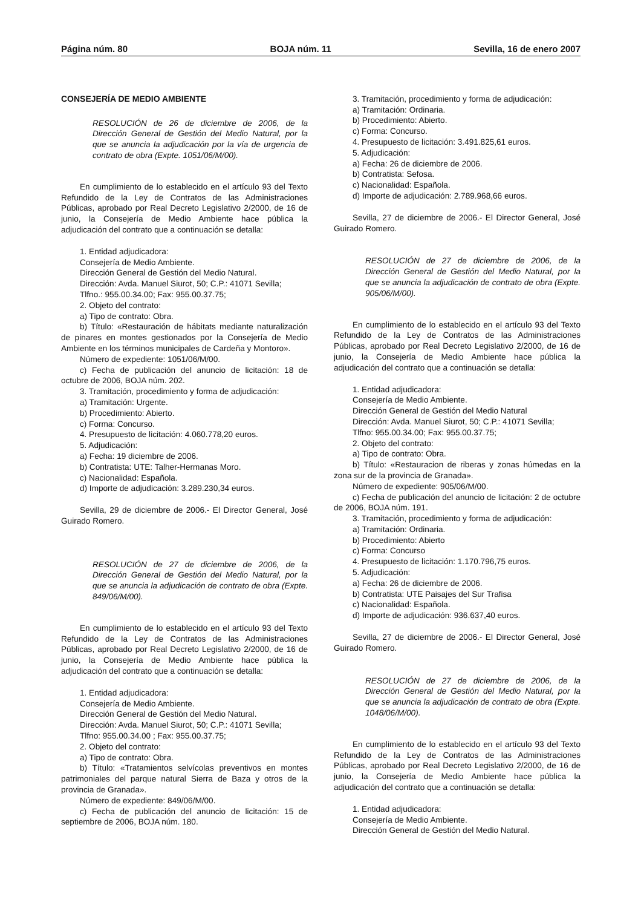Página núm. 80 BOJA núm. 11 Sevilla, 16 de enero 2007
CONSEJERÍA DE MEDIO AMBIENTE
RESOLUCIÓN de 26 de diciembre de 2006, de la Dirección General de Gestión del Medio Natural, por la que se anuncia la adjudicación por la vía de urgencia de contrato de obra (Expte. 1051/06/M/00).
En cumplimiento de lo establecido en el artículo 93 del Texto Refundido de la Ley de Contratos de las Administraciones Públicas, aprobado por Real Decreto Legislativo 2/2000, de 16 de junio, la Consejería de Medio Ambiente hace pública la adjudicación del contrato que a continuación se detalla:
1. Entidad adjudicadora:
Consejería de Medio Ambiente.
Dirección General de Gestión del Medio Natural.
Dirección: Avda. Manuel Siurot, 50; C.P.: 41071 Sevilla;
Tlfno.: 955.00.34.00; Fax: 955.00.37.75;
2. Objeto del contrato:
a) Tipo de contrato: Obra.
b) Título: «Restauración de hábitats mediante naturalización de pinares en montes gestionados por la Consejería de Medio Ambiente en los términos municipales de Cardeña y Montoro».
Número de expediente: 1051/06/M/00.
c) Fecha de publicación del anuncio de licitación: 18 de octubre de 2006, BOJA núm. 202.
3. Tramitación, procedimiento y forma de adjudicación:
a) Tramitación: Urgente.
b) Procedimiento: Abierto.
c) Forma: Concurso.
4. Presupuesto de licitación: 4.060.778,20 euros.
5. Adjudicación:
a) Fecha: 19 diciembre de 2006.
b) Contratista: UTE: Talher-Hermanas Moro.
c) Nacionalidad: Española.
d) Importe de adjudicación: 3.289.230,34 euros.
Sevilla, 29 de diciembre de 2006.- El Director General, José Guirado Romero.
RESOLUCIÓN de 27 de diciembre de 2006, de la Dirección General de Gestión del Medio Natural, por la que se anuncia la adjudicación de contrato de obra (Expte. 849/06/M/00).
En cumplimiento de lo establecido en el artículo 93 del Texto Refundido de la Ley de Contratos de las Administraciones Públicas, aprobado por Real Decreto Legislativo 2/2000, de 16 de junio, la Consejería de Medio Ambiente hace pública la adjudicación del contrato que a continuación se detalla:
1. Entidad adjudicadora:
Consejería de Medio Ambiente.
Dirección General de Gestión del Medio Natural.
Dirección: Avda. Manuel Siurot, 50; C.P.: 41071 Sevilla;
Tlfno: 955.00.34.00 ; Fax: 955.00.37.75;
2. Objeto del contrato:
a) Tipo de contrato: Obra.
b) Título: «Tratamientos selvícolas preventivos en montes patrimoniales del parque natural Sierra de Baza y otros de la provincia de Granada».
Número de expediente: 849/06/M/00.
c) Fecha de publicación del anuncio de licitación: 15 de septiembre de 2006, BOJA núm. 180.
3. Tramitación, procedimiento y forma de adjudicación:
a) Tramitación: Ordinaria.
b) Procedimiento: Abierto.
c) Forma: Concurso.
4. Presupuesto de licitación: 3.491.825,61 euros.
5. Adjudicación:
a) Fecha: 26 de diciembre de 2006.
b) Contratista: Sefosa.
c) Nacionalidad: Española.
d) Importe de adjudicación: 2.789.968,66 euros.
Sevilla, 27 de diciembre de 2006.- El Director General, José Guirado Romero.
RESOLUCIÓN de 27 de diciembre de 2006, de la Dirección General de Gestión del Medio Natural, por la que se anuncia la adjudicación de contrato de obra (Expte. 905/06/M/00).
En cumplimiento de lo establecido en el artículo 93 del Texto Refundido de la Ley de Contratos de las Administraciones Públicas, aprobado por Real Decreto Legislativo 2/2000, de 16 de junio, la Consejería de Medio Ambiente hace pública la adjudicación del contrato que a continuación se detalla:
1. Entidad adjudicadora:
Consejería de Medio Ambiente.
Dirección General de Gestión del Medio Natural
Dirección: Avda. Manuel Siurot, 50; C.P.: 41071 Sevilla;
Tlfno: 955.00.34.00; Fax: 955.00.37.75;
2. Objeto del contrato:
a) Tipo de contrato: Obra.
b) Título: «Restauracion de riberas y zonas húmedas en la zona sur de la provincia de Granada».
Número de expediente: 905/06/M/00.
c) Fecha de publicación del anuncio de licitación: 2 de octubre de 2006, BOJA núm. 191.
3. Tramitación, procedimiento y forma de adjudicación:
a) Tramitación: Ordinaria.
b) Procedimiento: Abierto
c) Forma: Concurso
4. Presupuesto de licitación: 1.170.796,75 euros.
5. Adjudicación:
a) Fecha: 26 de diciembre de 2006.
b) Contratista: UTE Paisajes del Sur Trafisa
c) Nacionalidad: Española.
d) Importe de adjudicación: 936.637,40 euros.
Sevilla, 27 de diciembre de 2006.- El Director General, José Guirado Romero.
RESOLUCIÓN de 27 de diciembre de 2006, de la Dirección General de Gestión del Medio Natural, por la que se anuncia la adjudicación de contrato de obra (Expte. 1048/06/M/00).
En cumplimiento de lo establecido en el artículo 93 del Texto Refundido de la Ley de Contratos de las Administraciones Públicas, aprobado por Real Decreto Legislativo 2/2000, de 16 de junio, la Consejería de Medio Ambiente hace pública la adjudicación del contrato que a continuación se detalla:
1. Entidad adjudicadora:
Consejería de Medio Ambiente.
Dirección General de Gestión del Medio Natural.